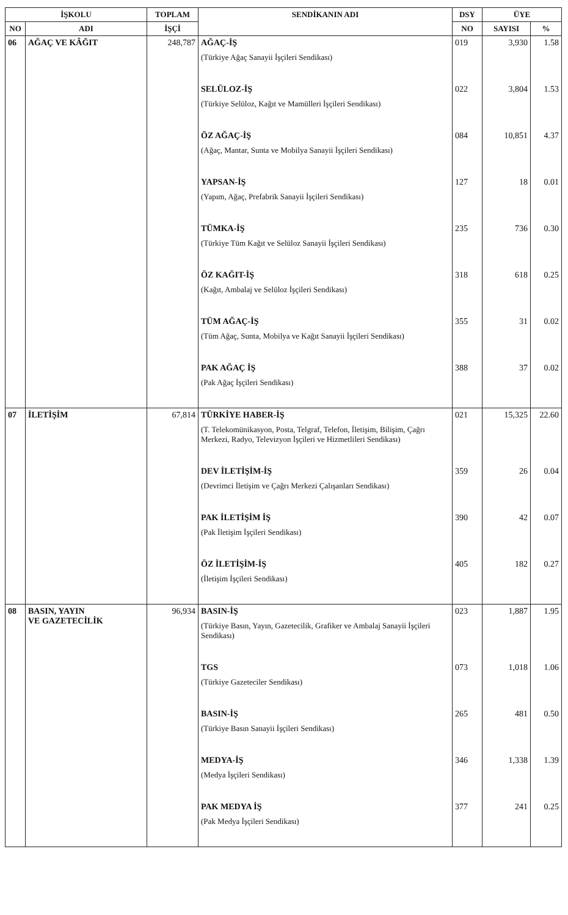| İŞKOLU | | TOPLAM | SENDİKANIN ADI | DSY | ÜYE | |
| --- | --- | --- | --- | --- | --- | --- |
| NO | ADI | İŞÇİ | | NO | SAYISI | % |
| 06 | AĞAÇ VE KÂĞIT | 248,787 | AĞAÇ-İŞ (Türkiye Ağaç Sanayii İşçileri Sendikası) | 019 | 3,930 | 1.58 |
| | | | SELÜLOZ-İŞ (Türkiye Selüloz, Kağıt ve Mamülleri İşçileri Sendikası) | 022 | 3,804 | 1.53 |
| | | | ÖZ AĞAÇ-İŞ (Ağaç, Mantar, Sunta ve Mobilya Sanayii İşçileri Sendikası) | 084 | 10,851 | 4.37 |
| | | | YAPSAN-İŞ (Yapım, Ağaç, Prefabrik Sanayii İşçileri Sendikası) | 127 | 18 | 0.01 |
| | | | TÜMKA-İŞ (Türkiye Tüm Kağıt ve Selüloz Sanayii İşçileri Sendikası) | 235 | 736 | 0.30 |
| | | | ÖZ KAĞIT-İŞ (Kağıt, Ambalaj ve Selüloz İşçileri Sendikası) | 318 | 618 | 0.25 |
| | | | TÜM AĞAÇ-İŞ (Tüm Ağaç, Sunta, Mobilya ve Kağıt Sanayii İşçileri Sendikası) | 355 | 31 | 0.02 |
| | | | PAK AĞAÇ İŞ (Pak Ağaç İşçileri Sendikası) | 388 | 37 | 0.02 |
| 07 | İLETİŞİM | 67,814 | TÜRKİYE HABER-İŞ (T. Telekomünikasyon, Posta, Telgraf, Telefon, İletişim, Bilişim, Çağrı Merkezi, Radyo, Televizyon İşçileri ve Hizmetlileri Sendikası) | 021 | 15,325 | 22.60 |
| | | | DEV İLETİŞİM-İŞ (Devrimci İletişim ve Çağrı Merkezi Çalışanları Sendikası) | 359 | 26 | 0.04 |
| | | | PAK İLETİŞİM İŞ (Pak İletişim İşçileri Sendikası) | 390 | 42 | 0.07 |
| | | | ÖZ İLETİŞİM-İŞ (İletişim İşçileri Sendikası) | 405 | 182 | 0.27 |
| 08 | BASIN, YAYIN VE GAZETECİLİK | 96,934 | BASIN-İŞ (Türkiye Basın, Yayın, Gazetecilik, Grafiker ve Ambalaj Sanayii İşçileri Sendikası) | 023 | 1,887 | 1.95 |
| | | | TGS (Türkiye Gazeteciler Sendikası) | 073 | 1,018 | 1.06 |
| | | | BASIN-İŞ (Türkiye Basın Sanayii İşçileri Sendikası) | 265 | 481 | 0.50 |
| | | | MEDYA-İŞ (Medya İşçileri Sendikası) | 346 | 1,338 | 1.39 |
| | | | PAK MEDYA İŞ (Pak Medya İşçileri Sendikası) | 377 | 241 | 0.25 |